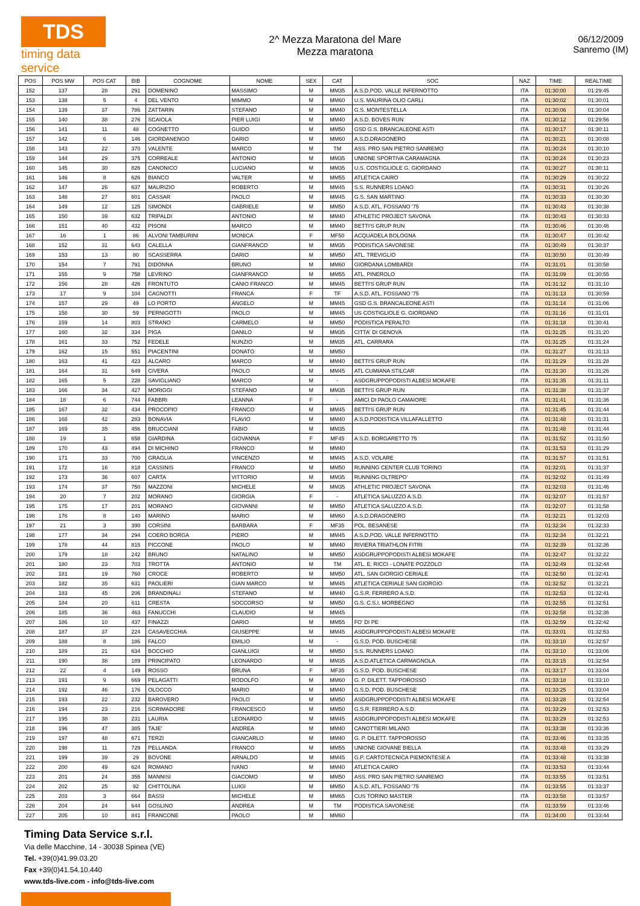TDS
timing data service
2^ Mezza Maratona del Mare
Mezza maratona
06/12/2009
Sanremo (IM)
| POS | POS MW | POS CAT | BIB | COGNOME | NOME | SEX | CAT | SOC | NAZ | TIME | REALTIME |
| --- | --- | --- | --- | --- | --- | --- | --- | --- | --- | --- | --- |
| 152 | 137 | 28 | 291 | DOMENINO | MASSIMO | M | MM35 | A.S.D.POD. VALLE INFERNOTTO | ITA | 01:30:00 | 01:29:45 |
| 153 | 138 | 5 | 4 | DEL VENTO | MIMMO | M | MM60 | U.S. MAURINA OLIO CARLI | ITA | 01:30:02 | 01:30:01 |
| 154 | 139 | 37 | 786 | ZATTARIN | STEFANO | M | MM40 | G.S. MONTESTELLA | ITA | 01:30:06 | 01:30:04 |
| 155 | 140 | 38 | 276 | SCAIOLA | PIER LUIGI | M | MM40 | A.S.D. BOVES RUN | ITA | 01:30:12 | 01:29:56 |
| 156 | 141 | 11 | 48 | COGNETTO | GUIDO | M | MM50 | GSD G.S. BRANCALEONE ASTI | ITA | 01:30:17 | 01:30:11 |
| 157 | 142 | 6 | 146 | GIORDANENGO | DARIO | M | MM60 | A.S.D.DRAGONERO | ITA | 01:30:21 | 01:30:08 |
| 158 | 143 | 22 | 370 | VALENTE | MARCO | M | TM | ASS. PRO SAN PIETRO SANREMO | ITA | 01:30:24 | 01:30:10 |
| 159 | 144 | 29 | 375 | CORREALE | ANTONIO | M | MM35 | UNIONE SPORTIVA CARAMAGNA | ITA | 01:30:24 | 01:30:23 |
| 160 | 145 | 30 | 826 | CANONICO | LUCIANO | M | MM35 | U.S. COSTIGLIOLE G. GIORDANO | ITA | 01:30:27 | 01:30:11 |
| 161 | 146 | 8 | 626 | BIANCO | VALTER | M | MM55 | ATLETICA CAIRO | ITA | 01:30:29 | 01:30:22 |
| 162 | 147 | 26 | 637 | MAURIZIO | ROBERTO | M | MM45 | S.S. RUNNERS LOANO | ITA | 01:30:31 | 01:30:26 |
| 163 | 148 | 27 | 601 | CASSAR | PAOLO | M | MM45 | G.S. SAN MARTINO | ITA | 01:30:33 | 01:30:30 |
| 164 | 149 | 12 | 125 | SIMONDI | GABRIELE | M | MM50 | A.S.D. ATL. FOSSANO '75 | ITA | 01:30:43 | 01:30:38 |
| 165 | 150 | 39 | 632 | TRIPALDI | ANTONIO | M | MM40 | ATHLETIC PROJECT SAVONA | ITA | 01:30:43 | 01:30:33 |
| 166 | 151 | 40 | 432 | PISONI | MARCO | M | MM40 | BETTI'S GRUP RUN | ITA | 01:30:46 | 01:30:46 |
| 167 | 16 | 1 | 86 | ALVONI TAMBURINI | MONICA | F | MF50 | ACQUADELA BOLOGNA | ITA | 01:30:47 | 01:30:42 |
| 168 | 152 | 31 | 643 | CALELLA | GIANFRANCO | M | MM35 | PODISTICA SAVONESE | ITA | 01:30:49 | 01:30:37 |
| 169 | 153 | 13 | 80 | SCASSERRA | DARIO | M | MM50 | ATL. TREVIGLIO | ITA | 01:30:50 | 01:30:49 |
| 170 | 154 | 7 | 791 | DIDONNA | BRUNO | M | MM60 | GIORDANA LOMBARDI | ITA | 01:31:01 | 01:30:58 |
| 171 | 155 | 9 | 758 | LEVRINO | GIANFRANCO | M | MM55 | ATL. PINEROLO | ITA | 01:31:09 | 01:30:55 |
| 172 | 156 | 28 | 426 | FRONTUTO | CANIO FRANCO | M | MM45 | BETTI'S GRUP RUN | ITA | 01:31:12 | 01:31:10 |
| 173 | 17 | 9 | 104 | CAGNOTTI | FRANCA | F | TF | A.S.D. ATL. FOSSANO '75 | ITA | 01:31:13 | 01:30:59 |
| 174 | 157 | 29 | 49 | LO PORTO | ANGELO | M | MM45 | GSD G.S. BRANCALEONE ASTI | ITA | 01:31:14 | 01:31:06 |
| 175 | 158 | 30 | 59 | PERNIGOTTI | PAOLO | M | MM45 | US COSTIGLIOLE G. GIORDANO | ITA | 01:31:16 | 01:31:01 |
| 176 | 159 | 14 | 803 | STRANO | CARMELO | M | MM50 | PODISTICA PERALTO | ITA | 01:31:18 | 01:30:41 |
| 177 | 160 | 32 | 334 | PIGA | DANILO | M | MM35 | CITTA' DI GENOVA | ITA | 01:31:25 | 01:31:20 |
| 178 | 161 | 33 | 752 | FEDELE | NUNZIO | M | MM35 | ATL. CARRARA | ITA | 01:31:25 | 01:31:24 |
| 179 | 162 | 15 | 551 | PIACENTINI | DONATO | M | MM50 | | ITA | 01:31:27 | 01:31:13 |
| 180 | 163 | 41 | 423 | ALCARO | MARCO | M | MM40 | BETTI'S GRUP RUN | ITA | 01:31:29 | 01:31:28 |
| 181 | 164 | 31 | 649 | CIVERA | PAOLO | M | MM45 | ATL CUMIANA STILCAR | ITA | 01:31:30 | 01:31:26 |
| 182 | 165 | 5 | 228 | SAVIGLIANO | MARCO | M | - | ASDGRUPPOPODISTI ALBESI MOKAFE | ITA | 01:31:35 | 01:31:11 |
| 183 | 166 | 34 | 427 | MORIGGI | STEFANO | M | MM35 | BETTI'S GRUP RUN | ITA | 01:31:38 | 01:31:37 |
| 184 | 18 | 6 | 744 | FABBRI | LEANNA | F | - | AMICI DI PAOLO CAMAIORE | ITA | 01:31:41 | 01:31:36 |
| 185 | 167 | 32 | 434 | PROCOPIO | FRANCO | M | MM45 | BETTI'S GRUP RUN | ITA | 01:31:45 | 01:31:44 |
| 186 | 168 | 42 | 283 | BONAVIA | FLAVIO | M | MM40 | A.S.D.PODISTICA VILLAFALLETTO | ITA | 01:31:48 | 01:31:31 |
| 187 | 169 | 35 | 456 | BRUCCIANI | FABIO | M | MM35 | | ITA | 01:31:48 | 01:31:44 |
| 188 | 19 | 1 | 658 | GIARDINA | GIOVANNA | F | MF45 | A.S.D. BORGARETTO 75 | ITA | 01:31:52 | 01:31:50 |
| 189 | 170 | 43 | 494 | DI MICHINO | FRANCO | M | MM40 | | ITA | 01:31:53 | 01:31:29 |
| 190 | 171 | 33 | 700 | GRAGLIA | VINCENZO | M | MM45 | A.S.D. VOLARE | ITA | 01:31:57 | 01:31:51 |
| 191 | 172 | 16 | 818 | CASSINIS | FRANCO | M | MM50 | RUNNING CENTER CLUB TORINO | ITA | 01:32:01 | 01:31:37 |
| 192 | 173 | 36 | 607 | CARTA | VITTORIO | M | MM35 | RUNNING OLTREPO' | ITA | 01:32:02 | 01:31:49 |
| 193 | 174 | 37 | 750 | MAZZONI | MICHELE | M | MM35 | ATHLETIC PROJECT SAVONA | ITA | 01:32:03 | 01:31:46 |
| 194 | 20 | 7 | 202 | MORANO | GIORGIA | F | - | ATLETICA SALUZZO A.S.D. | ITA | 01:32:07 | 01:31:57 |
| 195 | 175 | 17 | 201 | MORANO | GIOVANNI | M | MM50 | ATLETICA SALUZZO A.S.D. | ITA | 01:32:07 | 01:31:58 |
| 196 | 176 | 8 | 140 | MARINO | MARIO | M | MM60 | A.S.D.DRAGONERO | ITA | 01:32:21 | 01:32:03 |
| 197 | 21 | 3 | 390 | CORSINI | BARBARA | F | MF35 | POL. BESANESE | ITA | 01:32:34 | 01:32:33 |
| 198 | 177 | 34 | 294 | COERO BORGA | PIERO | M | MM45 | A.S.D.POD. VALLE INFERNOTTO | ITA | 01:32:34 | 01:32:21 |
| 199 | 178 | 44 | 815 | PICCONE | PAOLO | M | MM40 | RIVIERA TRIATHLON FITRI | ITA | 01:32:39 | 01:32:36 |
| 200 | 179 | 18 | 242 | BRUNO | NATALINO | M | MM50 | ASDGRUPPOPODISTI ALBESI MOKAFE | ITA | 01:32:47 | 01:32:22 |
| 201 | 180 | 23 | 703 | TROTTA | ANTONIO | M | TM | ATL. E. RICCI - LONATE POZZOLO | ITA | 01:32:49 | 01:32:44 |
| 202 | 181 | 19 | 760 | CROCE | ROBERTO | M | MM50 | ATL. SAN GIORGIO CERIALE | ITA | 01:32:50 | 01:32:41 |
| 203 | 182 | 35 | 631 | PAOLIERI | GIAN MARCO | M | MM45 | ATLETICA CERIALE SAN GIORGIO | ITA | 01:32:52 | 01:32:21 |
| 204 | 183 | 45 | 206 | BRANDINALI | STEFANO | M | MM40 | G.S.R. FERRERO A.S.D. | ITA | 01:32:53 | 01:32:41 |
| 205 | 184 | 20 | 611 | CRESTA | SOCCORSO | M | MM50 | G.S. C.S.I. MORBEGNO | ITA | 01:32:55 | 01:32:51 |
| 206 | 185 | 36 | 463 | FANUCCHI | CLAUDIO | M | MM45 | | ITA | 01:32:58 | 01:32:36 |
| 207 | 186 | 10 | 437 | FINAZZI | DARIO | M | MM55 | FO' DI PE | ITA | 01:32:59 | 01:32:42 |
| 208 | 187 | 37 | 224 | CASAVECCHIA | GIUSEPPE | M | MM45 | ASDGRUPPOPODISTI ALBESI MOKAFE | ITA | 01:33:01 | 01:32:53 |
| 209 | 188 | 8 | 186 | FALCO | EMILIO | M | - | G.S.D. POD. BUSCHESE | ITA | 01:33:10 | 01:32:57 |
| 210 | 189 | 21 | 634 | BOCCHIO | GIANLUIGI | M | MM50 | S.S. RUNNERS LOANO | ITA | 01:33:10 | 01:33:06 |
| 211 | 190 | 38 | 189 | PRINCIPATO | LEONARDO | M | MM35 | A.S.D.ATLETICA CARMAGNOLA | ITA | 01:33:15 | 01:32:54 |
| 212 | 22 | 4 | 149 | ROSSO | BRUNA | F | MF35 | G.S.D. POD. BUSCHESE | ITA | 01:33:17 | 01:33:04 |
| 213 | 191 | 9 | 669 | PELAGATTI | RODOLFO | M | MM60 | G. P. DILETT. TAPPOROSSO | ITA | 01:33:18 | 01:33:10 |
| 214 | 192 | 46 | 176 | OLOCCO | MARIO | M | MM40 | G.S.D. POD. BUSCHESE | ITA | 01:33:25 | 01:33:04 |
| 215 | 193 | 22 | 232 | BAROVERO | PAOLO | M | MM50 | ASDGRUPPOPODISTI ALBESI MOKAFE | ITA | 01:33:28 | 01:32:54 |
| 216 | 194 | 23 | 216 | SCRIMADORE | FRANCESCO | M | MM50 | G.S.R. FERRERO A.S.D. | ITA | 01:33:29 | 01:32:53 |
| 217 | 195 | 38 | 231 | LAURIA | LEONARDO | M | MM45 | ASDGRUPPOPODISTI ALBESI MOKAFE | ITA | 01:33:29 | 01:32:53 |
| 218 | 196 | 47 | 385 | TAJE' | ANDREA | M | MM40 | CANOTTIERI MILANO | ITA | 01:33:38 | 01:33:36 |
| 219 | 197 | 48 | 671 | TERZI | GIANCARLO | M | MM40 | G. P. DILETT. TAPPOROSSO | ITA | 01:33:46 | 01:33:35 |
| 220 | 198 | 11 | 729 | PELLANDA | FRANCO | M | MM55 | UNIONE GIOVANE BIELLA | ITA | 01:33:48 | 01:33:29 |
| 221 | 199 | 39 | 29 | BOVONE | ARNALDO | M | MM45 | G.P. CARTOTECNICA PIEMONTESE A | ITA | 01:33:48 | 01:33:38 |
| 222 | 200 | 49 | 624 | ROMANO | IVANO | M | MM40 | ATLETICA CAIRO | ITA | 01:33:53 | 01:33:44 |
| 223 | 201 | 24 | 355 | MANNISI | GIACOMO | M | MM50 | ASS. PRO SAN PIETRO SANREMO | ITA | 01:33:55 | 01:33:51 |
| 224 | 202 | 25 | 92 | CHITTOLINA | LUIGI | M | MM50 | A.S.D. ATL. FOSSANO '75 | ITA | 01:33:55 | 01:33:37 |
| 225 | 203 | 3 | 664 | BASSI | MICHELE | M | MM65 | CUS TORINO MASTER | ITA | 01:33:58 | 01:33:57 |
| 226 | 204 | 24 | 644 | GOSLINO | ANDREA | M | TM | PODISTICA SAVONESE | ITA | 01:33:59 | 01:33:46 |
| 227 | 205 | 10 | 841 | FRANCONE | PAOLO | M | MM60 | | ITA | 01:34:00 | 01:33:44 |
Timing Data Service s.r.l.
Via delle Macchine, 14 - 30038 Spinea (VE)
Tel. +39(0)41.99.03.20
Fax +39(0)41.54.10.440
www.tds-live.com - info@tds-live.com